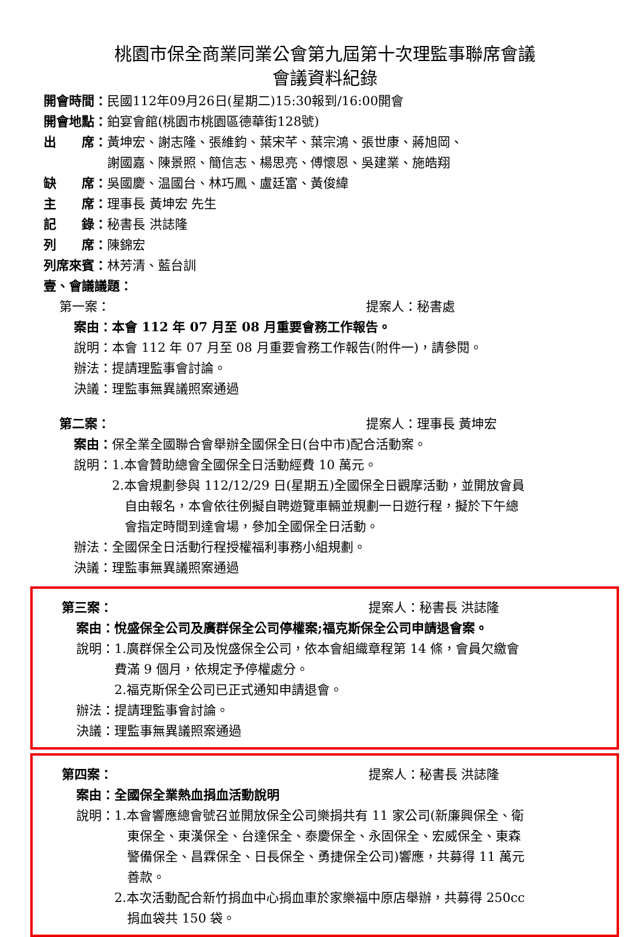桃園市保全商業同業公會第九屆第十次理監事聯席會議
會議資料紀錄
開會時間：民國112年09月26日(星期二)15:30報到/16:00開會
開會地點：鉑宴會館(桃園市桃園區德華街128號)
出　　席： 黃坤宏、謝志隆、張維鈞、葉宋芊、葉宗鴻、張世康、蔣旭岡、
謝國嘉、陳景照、簡信志、楊思亮、傅懷恩、吳建業、施皓翔
缺　　席：吳國慶、温國台、林巧鳳、盧廷富、黃俊緯
主　　席：理事長 黃坤宏 先生
記　　錄：秘書長 洪誌隆
列　　席：陳錦宏
列席來賓：林芳清、藍台訓
壹、會議議題：
第一案： 提案人：秘書處
案由：本會 112 年 07 月至 08 月重要會務工作報告。
說明：本會 112 年 07 月至 08 月重要會務工作報告(附件一)，請參閱。
辦法：提請理監事會討論。
決議：理監事無異議照案通過
第二案： 提案人：理事長 黃坤宏
案由：保全業全國聯合會舉辦全國保全日(台中市)配合活動案。
說明： 1.本會贊助總會全國保全日活動經費 10 萬元。
2.本會規劃參與 112/12/29 日(星期五)全國保全日觀摩活動，並開放會員
　自由報名，本會依往例擬自聘遊覽車輛並規劃一日遊行程，擬於下午總
　會指定時間到達會場，參加全國保全日活動。
辦法：全國保全日活動行程授權福利事務小組規劃。
決議：理監事無異議照案通過
第三案： 提案人：秘書長 洪誌隆
案由：悅盛保全公司及廣群保全公司停權案;福克斯保全公司申請退會案。
說明： 1.廣群保全公司及悅盛保全公司，依本會組織章程第 14 條，會員欠繳會
費滿 9 個月，依規定予停權處分。
2.福克斯保全公司已正式通知申請退會。
辦法：提請理監事會討論。
決議：理監事無異議照案通過
第四案： 提案人：秘書長 洪誌隆
案由：全國保全業熱血捐血活動說明
說明： 1.本會響應總會號召並開放保全公司樂捐共有 11 家公司(新廉興保全、衛
　東保全、東漢保全、台達保全、泰慶保全、永固保全、宏威保全、東森
　警備保全、昌霖保全、日長保全、勇捷保全公司)響應，共募得 11 萬元
　善款。
2.本次活動配合新竹捐血中心捐血車於家樂福中原店舉辦，共募得 250cc
　捐血袋共 150 袋。